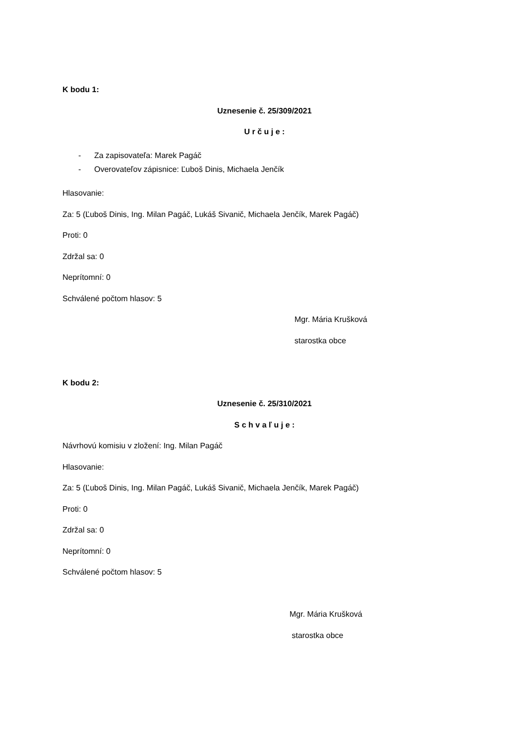K bodu 1:
Uznesenie č. 25/309/2021
U r č u j e :
- Za zapisovateľa: Marek Pagáč
- Overovateľov zápisnice: Ľuboš Dinis, Michaela Jenčík
Hlasovanie:
Za: 5 (Ľuboš Dinis, Ing. Milan Pagáč, Lukáš Sivanič, Michaela Jenčík, Marek Pagáč)
Proti: 0
Zdržal sa: 0
Neprítomní: 0
Schválené počtom hlasov: 5
Mgr. Mária Krušková
starostka obce
K bodu 2:
Uznesenie č. 25/310/2021
S c h v a ľ u j e :
Návrhovú komisiu v zložení: Ing. Milan Pagáč
Hlasovanie:
Za: 5 (Ľuboš Dinis, Ing. Milan Pagáč, Lukáš Sivanič, Michaela Jenčík, Marek Pagáč)
Proti: 0
Zdržal sa: 0
Neprítomní: 0
Schválené počtom hlasov: 5
Mgr. Mária Krušková
starostka obce